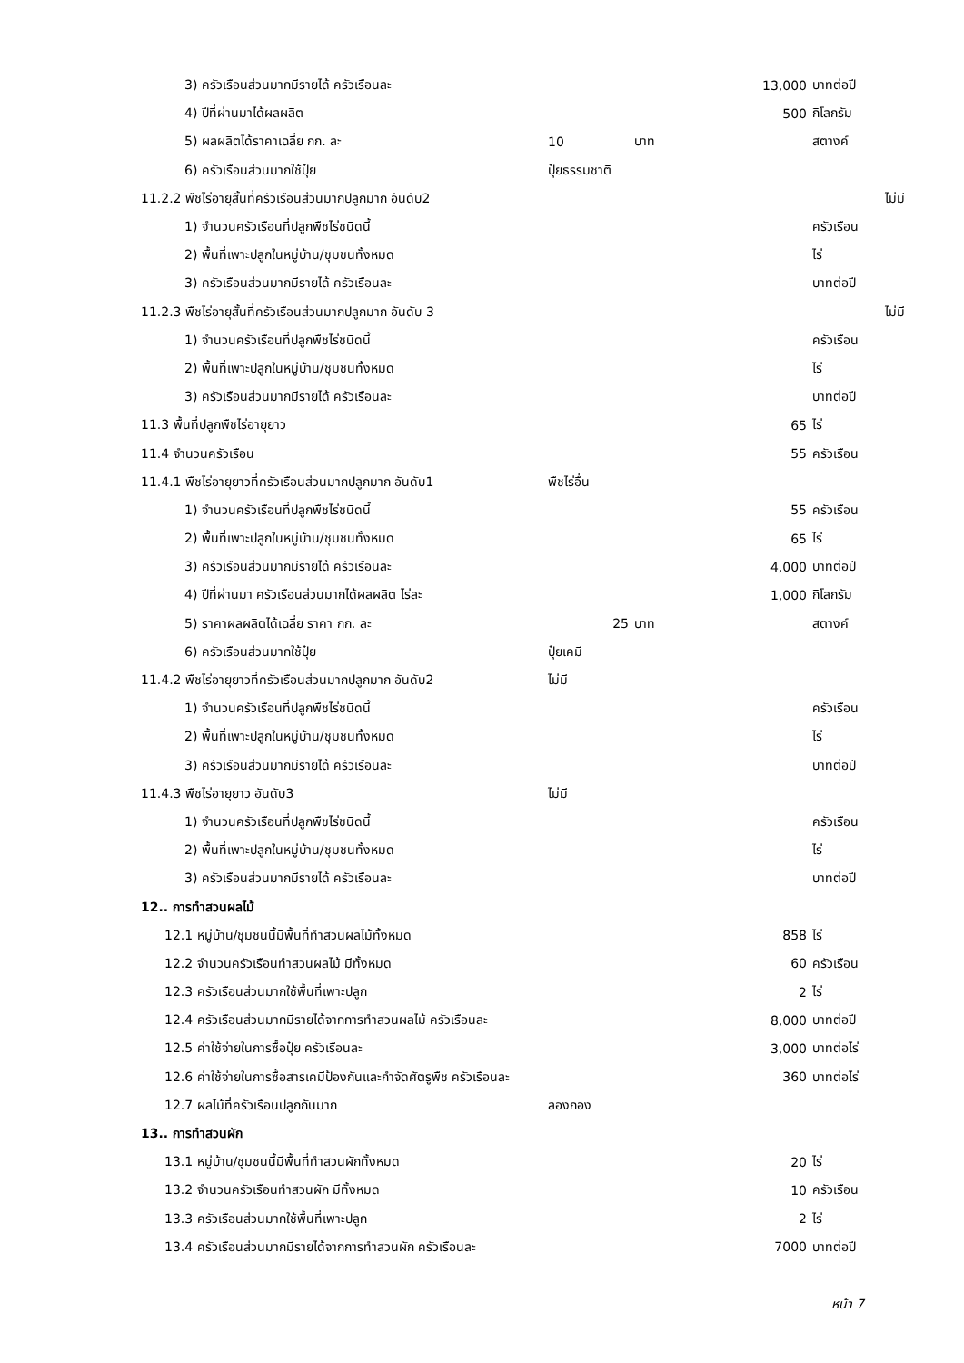| 3) ครัวเรือนส่วนมากมีรายได้ ครัวเรือนละ | | | 13,000 | บาทต่อปี | |
| 4) ปีที่ผ่านมาได้ผลผลิต | | | 500 | กิโลกรัม | |
| 5) ผลผลิตได้ราคาเฉลี่ย กก. ละ | 10 | บาท | | สตางค์ | |
| 6) ครัวเรือนส่วนมากใช้ปุ๋ย | ปุ๋ยธรรมชาติ | | | | |
| 11.2.2 พืชไร่อายุสั้นที่ครัวเรือนส่วนมากปลูกมาก อันดับ2 | | | | | ไม่มี |
| 1) จำนวนครัวเรือนที่ปลูกพืชไร่ชนิดนี้ | | | | ครัวเรือน | |
| 2) พื้นที่เพาะปลูกในหมู่บ้าน/ชุมชนทั้งหมด | | | | ไร่ | |
| 3) ครัวเรือนส่วนมากมีรายได้ ครัวเรือนละ | | | | บาทต่อปี | |
| 11.2.3 พืชไร่อายุสั้นที่ครัวเรือนส่วนมากปลูกมาก อันดับ 3 | | | | | ไม่มี |
| 1) จำนวนครัวเรือนที่ปลูกพืชไร่ชนิดนี้ | | | | ครัวเรือน | |
| 2) พื้นที่เพาะปลูกในหมู่บ้าน/ชุมชนทั้งหมด | | | | ไร่ | |
| 3) ครัวเรือนส่วนมากมีรายได้ ครัวเรือนละ | | | | บาทต่อปี | |
| 11.3 พื้นที่ปลูกพืชไร่อายุยาว | | | 65 | ไร่ | |
| 11.4 จำนวนครัวเรือน | | | 55 | ครัวเรือน | |
| 11.4.1 พืชไร่อายุยาวที่ครัวเรือนส่วนมากปลูกมาก อันดับ1 | พืชไร่อื่น | | | | |
| 1) จำนวนครัวเรือนที่ปลูกพืชไร่ชนิดนี้ | | | 55 | ครัวเรือน | |
| 2) พื้นที่เพาะปลูกในหมู่บ้าน/ชุมชนทั้งหมด | | | 65 | ไร่ | |
| 3) ครัวเรือนส่วนมากมีรายได้ ครัวเรือนละ | | | 4,000 | บาทต่อปี | |
| 4) ปีที่ผ่านมา ครัวเรือนส่วนมากได้ผลผลิต ไร่ละ | | | 1,000 | กิโลกรัม | |
| 5) ราคาผลผลิตได้เฉลี่ย ราคา กก. ละ | 25 | บาท | | สตางค์ | |
| 6) ครัวเรือนส่วนมากใช้ปุ๋ย | ปุ๋ยเคมี | | | | |
| 11.4.2 พืชไร่อายุยาวที่ครัวเรือนส่วนมากปลูกมาก อันดับ2 | ไม่มี | | | | |
| 1) จำนวนครัวเรือนที่ปลูกพืชไร่ชนิดนี้ | | | | ครัวเรือน | |
| 2) พื้นที่เพาะปลูกในหมู่บ้าน/ชุมชนทั้งหมด | | | | ไร่ | |
| 3) ครัวเรือนส่วนมากมีรายได้ ครัวเรือนละ | | | | บาทต่อปี | |
| 11.4.3 พืชไร่อายุยาว อันดับ3 | ไม่มี | | | | |
| 1) จำนวนครัวเรือนที่ปลูกพืชไร่ชนิดนี้ | | | | ครัวเรือน | |
| 2) พื้นที่เพาะปลูกในหมู่บ้าน/ชุมชนทั้งหมด | | | | ไร่ | |
| 3) ครัวเรือนส่วนมากมีรายได้ ครัวเรือนละ | | | | บาทต่อปี | |
| 12.. การทำสวนผลไม้ | | | | | |
| 12.1 หมู่บ้าน/ชุมชนนี้มีพื้นที่ทำสวนผลไม้ทั้งหมด | | | 858 | ไร่ | |
| 12.2 จำนวนครัวเรือนทำสวนผลไม้ มีทั้งหมด | | | 60 | ครัวเรือน | |
| 12.3 ครัวเรือนส่วนมากใช้พื้นที่เพาะปลูก | | | 2 | ไร่ | |
| 12.4 ครัวเรือนส่วนมากมีรายได้จากการทำสวนผลไม้ ครัวเรือนละ | | | 8,000 | บาทต่อปี | |
| 12.5 ค่าใช้จ่ายในการซื้อปุ๋ย ครัวเรือนละ | | | 3,000 | บาทต่อไร่ | |
| 12.6 ค่าใช้จ่ายในการซื้อสารเคมีป้องกันและกำจัดศัตรูพืช ครัวเรือนละ | | | 360 | บาทต่อไร่ | |
| 12.7 ผลไม้ที่ครัวเรือนปลูกกันมาก | ลองกอง | | | | |
| 13.. การทำสวนผัก | | | | | |
| 13.1 หมู่บ้าน/ชุมชนนี้มีพื้นที่ทำสวนผักทั้งหมด | | | 20 | ไร่ | |
| 13.2 จำนวนครัวเรือนทำสวนผัก มีทั้งหมด | | | 10 | ครัวเรือน | |
| 13.3 ครัวเรือนส่วนมากใช้พื้นที่เพาะปลูก | | | 2 | ไร่ | |
| 13.4 ครัวเรือนส่วนมากมีรายได้จากการทำสวนผัก ครัวเรือนละ | | | 7000 | บาทต่อปี | |
หน้า 7